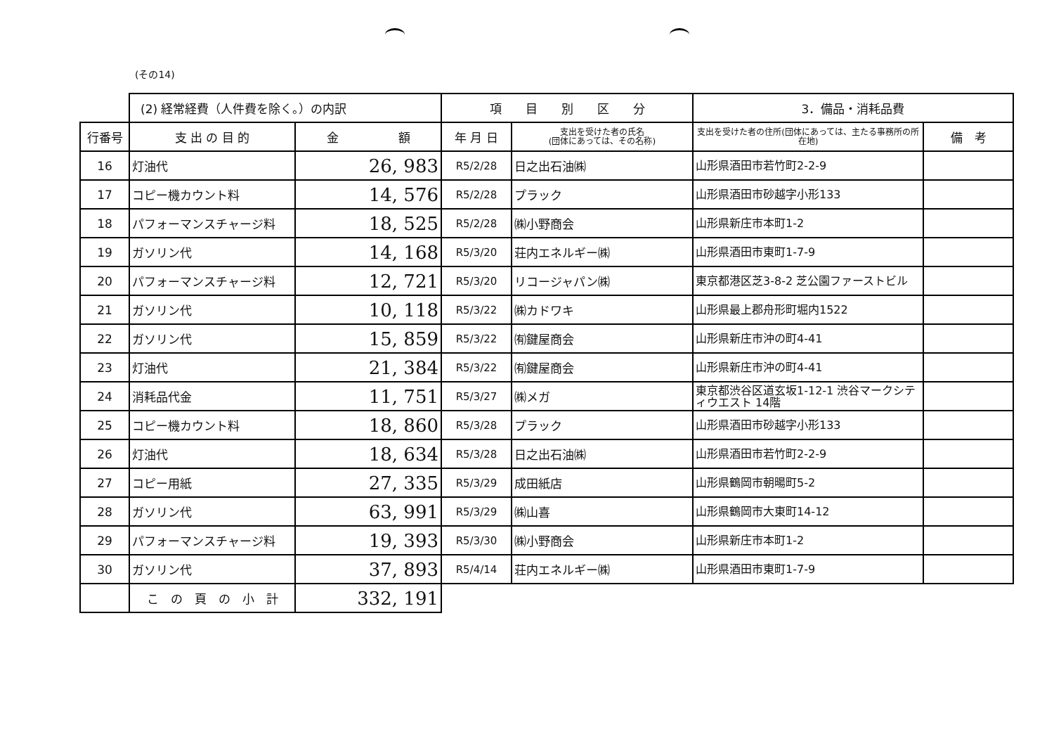(その14)
| | (2) 経常経費（人件費を除く。）の内訳 | | 項 目 別 区 分 | | 3．備品・消耗品費 | |
| 行番号 | 支 出 の 目 的 | 金 額 | 年 月 日 | 支出を受けた者の氏名 (団体にあっては、その名称) | 支出を受けた者の住所(団体にあっては、主たる事務所の所在地) | 備 考 |
| 16 | 灯油代 | 26, 983 | R5/2/28 | 日之出石油㈱ | 山形県酒田市若竹町2-2-9 | |
| 17 | コピー機カウント料 | 14, 576 | R5/2/28 | プラック | 山形県酒田市砂越字小形133 | |
| 18 | パフォーマンスチャージ料 | 18, 525 | R5/2/28 | ㈱小野商会 | 山形県新庄市本町1-2 | |
| 19 | ガソリン代 | 14, 168 | R5/3/20 | 荘内エネルギー㈱ | 山形県酒田市東町1-7-9 | |
| 20 | パフォーマンスチャージ料 | 12, 721 | R5/3/20 | リコージャパン㈱ | 東京都港区芝3-8-2 芝公園ファーストビル | |
| 21 | ガソリン代 | 10, 118 | R5/3/22 | ㈱カドワキ | 山形県最上郡舟形町堀内1522 | |
| 22 | ガソリン代 | 15, 859 | R5/3/22 | ㈲鍵屋商会 | 山形県新庄市沖の町4-41 | |
| 23 | 灯油代 | 21, 384 | R5/3/22 | ㈲鍵屋商会 | 山形県新庄市沖の町4-41 | |
| 24 | 消耗品代金 | 11, 751 | R5/3/27 | ㈱メガ | 東京都渋谷区道玄坂1-12-1 渋谷マークシティウエスト 14階 | |
| 25 | コピー機カウント料 | 18, 860 | R5/3/28 | プラック | 山形県酒田市砂越字小形133 | |
| 26 | 灯油代 | 18, 634 | R5/3/28 | 日之出石油㈱ | 山形県酒田市若竹町2-2-9 | |
| 27 | コピー用紙 | 27, 335 | R5/3/29 | 成田紙店 | 山形県鶴岡市朝暘町5-2 | |
| 28 | ガソリン代 | 63, 991 | R5/3/29 | ㈱山喜 | 山形県鶴岡市大東町14-12 | |
| 29 | パフォーマンスチャージ料 | 19, 393 | R5/3/30 | ㈱小野商会 | 山形県新庄市本町1-2 | |
| 30 | ガソリン代 | 37, 893 | R5/4/14 | 荘内エネルギー㈱ | 山形県酒田市東町1-7-9 | |
| | こ の 頁 の 小 計 | 332, 191 | | | | |